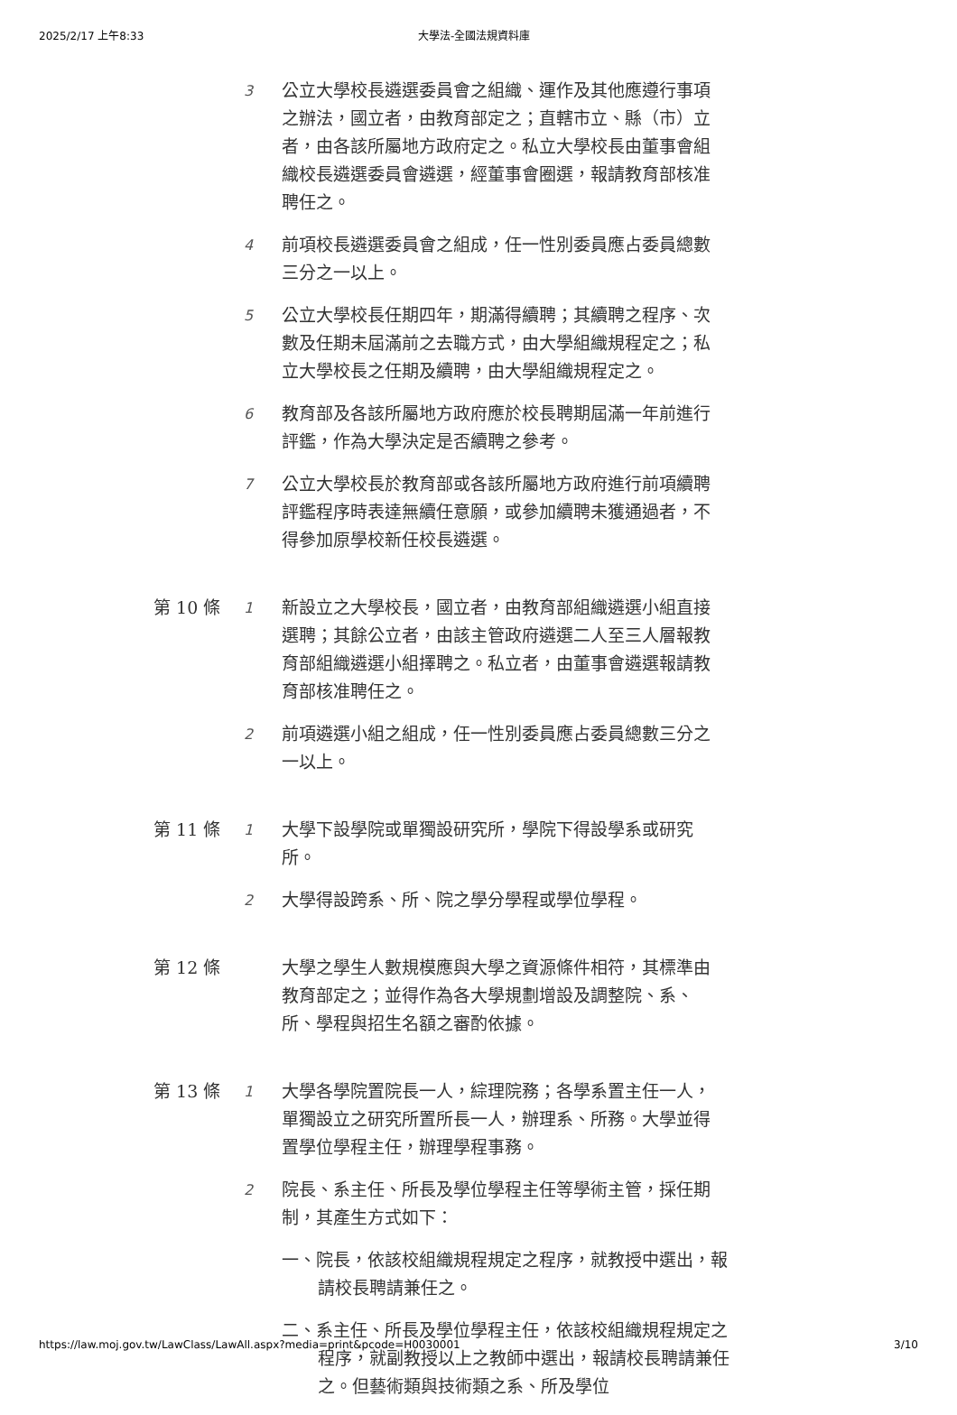2025/2/17 上午8:33 大學法-全國法規資料庫
3
公立大學校長遴選委員會之組織、運作及其他應遵行事項之辦法，國立者，由教育部定之；直轄市立、縣（市）立者，由各該所屬地方政府定之。私立大學校長由董事會組織校長遴選委員會遴選，經董事會圈選，報請教育部核准聘任之。
4
前項校長遴選委員會之組成，任一性別委員應占委員總數三分之一以上。
5
公立大學校長任期四年，期滿得續聘；其續聘之程序、次數及任期未屆滿前之去職方式，由大學組織規程定之；私立大學校長之任期及續聘，由大學組織規程定之。
6
教育部及各該所屬地方政府應於校長聘期屆滿一年前進行評鑑，作為大學決定是否續聘之參考。
7
公立大學校長於教育部或各該所屬地方政府進行前項續聘評鑑程序時表達無續任意願，或參加續聘未獲通過者，不得參加原學校新任校長遴選。
第 10 條
1
新設立之大學校長，國立者，由教育部組織遴選小組直接選聘；其餘公立者，由該主管政府遴選二人至三人層報教育部組織遴選小組擇聘之。私立者，由董事會遴選報請教育部核准聘任之。
2
前項遴選小組之組成，任一性別委員應占委員總數三分之一以上。
第 11 條
1
大學下設學院或單獨設研究所，學院下得設學系或研究所。
2
大學得設跨系、所、院之學分學程或學位學程。
第 12 條
大學之學生人數規模應與大學之資源條件相符，其標準由教育部定之；並得作為各大學規劃增設及調整院、系、所、學程與招生名額之審酌依據。
第 13 條
1
大學各學院置院長一人，綜理院務；各學系置主任一人，單獨設立之研究所置所長一人，辦理系、所務。大學並得置學位學程主任，辦理學程事務。
2
院長、系主任、所長及學位學程主任等學術主管，採任期制，其產生方式如下：
一、院長，依該校組織規程規定之程序，就教授中選出，報請校長聘請兼任之。
二、系主任、所長及學位學程主任，依該校組織規程規定之程序，就副教授以上之教師中選出，報請校長聘請兼任之。但藝術類與技術類之系、所及學位
https://law.moj.gov.tw/LawClass/LawAll.aspx?media=print&pcode=H0030001 3/10